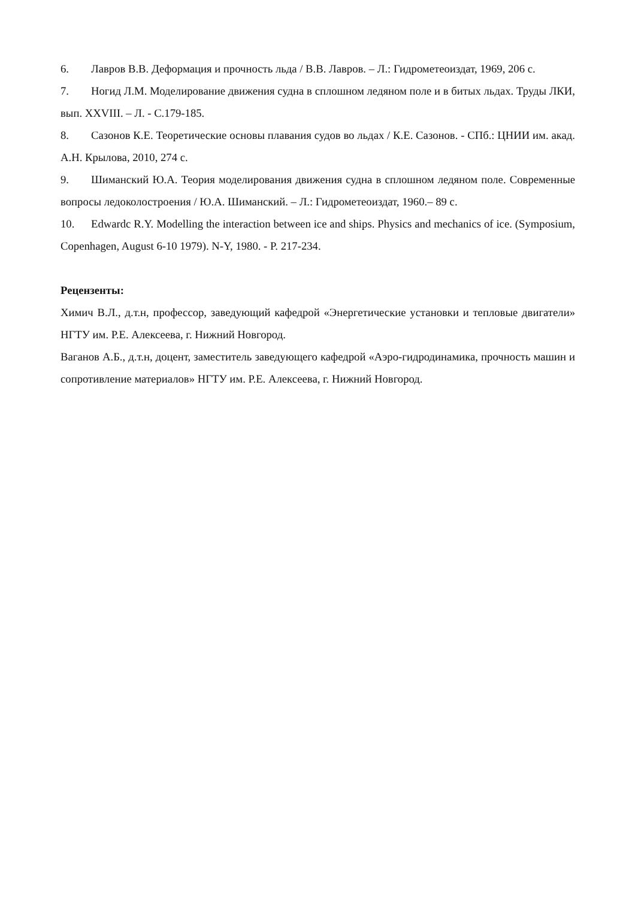6. Лавров В.В. Деформация и прочность льда / В.В. Лавров. – Л.: Гидрометеоиздат, 1969, 206 с.
7. Ногид Л.М. Моделирование движения судна в сплошном ледяном поле и в битых льдах. Труды ЛКИ, вып. XXVIII. – Л. - С.179-185.
8. Сазонов К.Е. Теоретические основы плавания судов во льдах / К.Е. Сазонов. - СПб.: ЦНИИ им. акад. А.Н. Крылова, 2010, 274 с.
9. Шиманский Ю.А. Теория моделирования движения судна в сплошном ледяном поле. Современные вопросы ледоколостроения / Ю.А. Шиманский. – Л.: Гидрометеоиздат, 1960.– 89 с.
10. Edwardc R.Y. Modelling the interaction between ice and ships. Physics and mechanics of ice. (Symposium, Copenhagen, August 6-10 1979). N-Y, 1980. - P. 217-234.
Рецензенты:
Химич В.Л., д.т.н, профессор, заведующий кафедрой «Энергетические установки и тепловые двигатели» НГТУ им. Р.Е. Алексеева, г. Нижний Новгород.
Ваганов А.Б., д.т.н, доцент, заместитель заведующего кафедрой «Аэро-гидродинамика, прочность машин и сопротивление материалов» НГТУ им. Р.Е. Алексеева, г. Нижний Новгород.